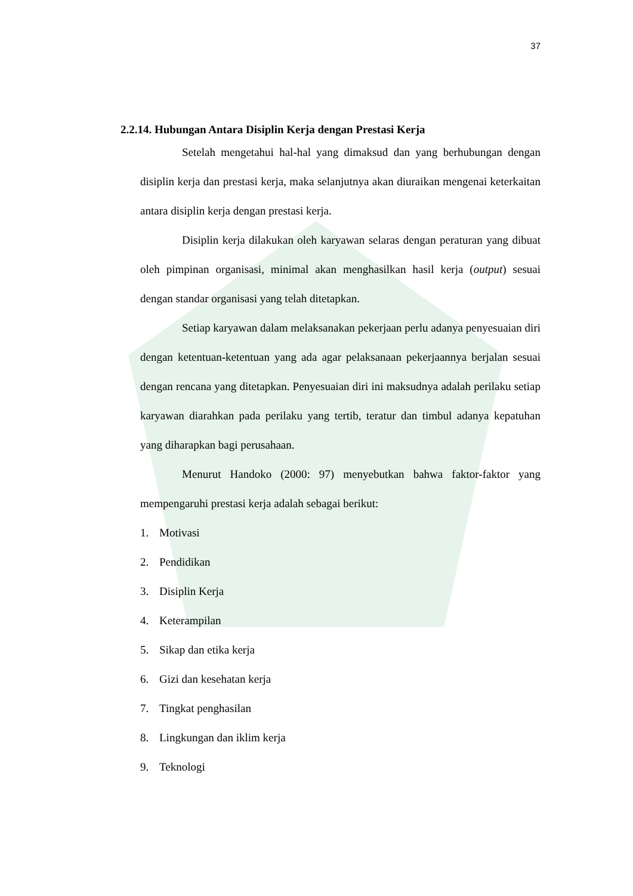37
2.2.14. Hubungan Antara Disiplin Kerja dengan Prestasi Kerja
Setelah mengetahui hal-hal yang dimaksud dan yang berhubungan dengan disiplin kerja dan prestasi kerja, maka selanjutnya akan diuraikan mengenai keterkaitan antara disiplin kerja dengan prestasi kerja.
Disiplin kerja dilakukan oleh karyawan selaras dengan peraturan yang dibuat oleh pimpinan organisasi, minimal akan menghasilkan hasil kerja (output) sesuai dengan standar organisasi yang telah ditetapkan.
Setiap karyawan dalam melaksanakan pekerjaan perlu adanya penyesuaian diri dengan ketentuan-ketentuan yang ada agar pelaksanaan pekerjaannya berjalan sesuai dengan rencana yang ditetapkan. Penyesuaian diri ini maksudnya adalah perilaku setiap karyawan diarahkan pada perilaku yang tertib, teratur dan timbul adanya kepatuhan yang diharapkan bagi perusahaan.
Menurut Handoko (2000: 97) menyebutkan bahwa faktor-faktor yang mempengaruhi prestasi kerja adalah sebagai berikut:
1. Motivasi
2. Pendidikan
3. Disiplin Kerja
4. Keterampilan
5. Sikap dan etika kerja
6. Gizi dan kesehatan kerja
7. Tingkat penghasilan
8. Lingkungan dan iklim kerja
9. Teknologi